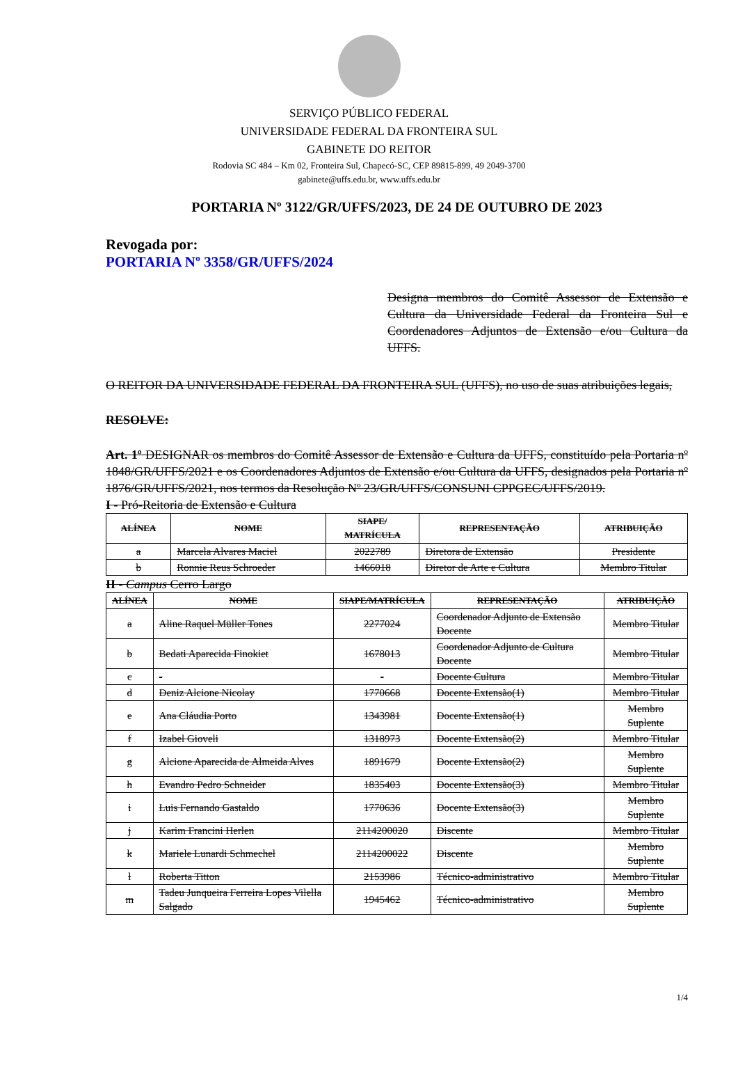SERVIÇO PÚBLICO FEDERAL
UNIVERSIDADE FEDERAL DA FRONTEIRA SUL
GABINETE DO REITOR
Rodovia SC 484 – Km 02, Fronteira Sul, Chapecó-SC, CEP 89815-899, 49 2049-3700
gabinete@uffs.edu.br, www.uffs.edu.br
PORTARIA Nº 3122/GR/UFFS/2023, DE 24 DE OUTUBRO DE 2023
Revogada por:
PORTARIA Nº 3358/GR/UFFS/2024
Designa membros do Comitê Assessor de Extensão e Cultura da Universidade Federal da Fronteira Sul e Coordenadores Adjuntos de Extensão e/ou Cultura da UFFS.
O REITOR DA UNIVERSIDADE FEDERAL DA FRONTEIRA SUL (UFFS), no uso de suas atribuições legais,
RESOLVE:
Art. 1º DESIGNAR os membros do Comitê Assessor de Extensão e Cultura da UFFS, constituído pela Portaria nº 1848/GR/UFFS/2021 e os Coordenadores Adjuntos de Extensão e/ou Cultura da UFFS, designados pela Portaria nº 1876/GR/UFFS/2021, nos termos da Resolução Nº 23/GR/UFFS/CONSUNI CPPGEC/UFFS/2019.
I - Pró-Reitoria de Extensão e Cultura
| ALÍNEA | NOME | SIAPE/ MATRÍCULA | REPRESENTAÇÃO | ATRIBUIÇÃO |
| --- | --- | --- | --- | --- |
| a | Marcela Alvares Maciel | 2022789 | Diretora de Extensão | Presidente |
| b | Ronnie Reus Schroeder | 1466018 | Diretor de Arte e Cultura | Membro Titular |
II - Campus Cerro Largo
| ALÍNEA | NOME | SIAPE/MATRÍCULA | REPRESENTAÇÃO | ATRIBUIÇÃO |
| --- | --- | --- | --- | --- |
| a | Aline Raquel Müller Tones | 2277024 | Coordenador Adjunto de Extensão Docente | Membro Titular |
| b | Bedati Aparecida Finokiet | 1678013 | Coordenador Adjunto de Cultura Docente | Membro Titular |
| c | - | - | Docente Cultura | Membro Titular |
| d | Deniz Alcione Nicolay | 1770668 | Docente Extensão(1) | Membro Titular |
| e | Ana Cláudia Porto | 1343981 | Docente Extensão(1) | Membro Suplente |
| f | Izabel Gioveli | 1318973 | Docente Extensão(2) | Membro Titular |
| g | Alcione Aparecida de Almeida Alves | 1891679 | Docente Extensão(2) | Membro Suplente |
| h | Evandro Pedro Schneider | 1835403 | Docente Extensão(3) | Membro Titular |
| i | Luis Fernando Gastaldo | 1770636 | Docente Extensão(3) | Membro Suplente |
| j | Karim Francini Herlen | 2114200020 | Discente | Membro Titular |
| k | Mariele Lunardi Schmechel | 2114200022 | Discente | Membro Suplente |
| l | Roberta Titton | 2153986 | Técnico-administrativo | Membro Titular |
| m | Tadeu Junqueira Ferreira Lopes Vilella Salgado | 1945462 | Técnico-administrativo | Membro Suplente |
1/4